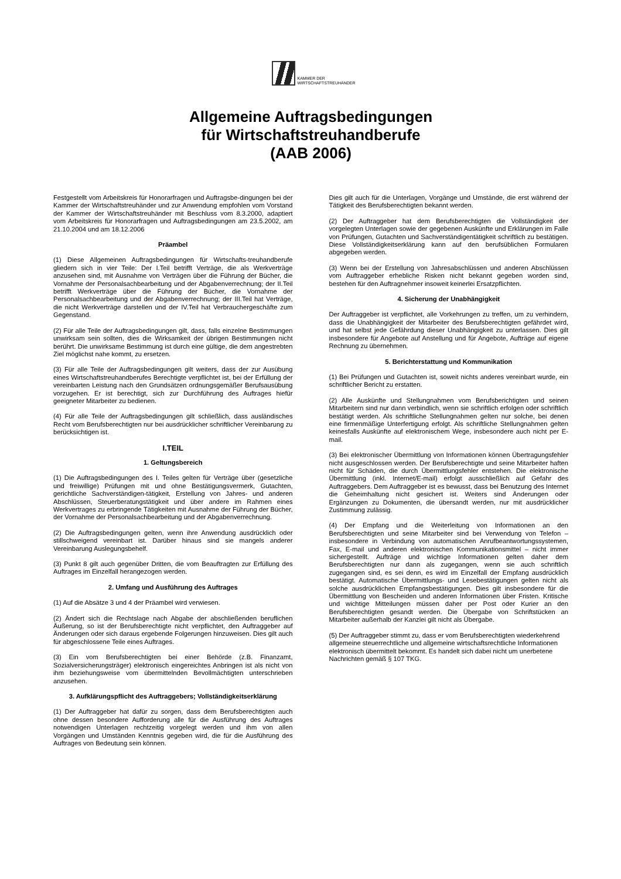KAMMER DER
WIRTSCHAFTSTREUHÄNDER
Allgemeine Auftragsbedingungen
für Wirtschaftstreuhandberufe
(AAB 2006)
Festgestellt vom Arbeitskreis für Honorarfragen und Auftragsbe-dingungen bei der Kammer der Wirtschaftstreuhänder und zur Anwendung empfohlen vom Vorstand der Kammer der Wirtschaftstreuhänder mit Beschluss vom 8.3.2000, adaptiert vom Arbeitskreis für Honorarfragen und Auftragsbedingungen am 23.5.2002, am 21.10.2004 und am 18.12.2006
Präambel
(1) Diese Allgemeinen Auftragsbedingungen für Wirtschafts-treuhandberufe gliedern sich in vier Teile: Der I.Teil betrifft Verträge, die als Werkverträge anzusehen sind, mit Ausnahme von Verträgen über die Führung der Bücher, die Vornahme der Personalsachbearbeitung und der Abgabenverrechnung; der II.Teil betrifft Werkverträge über die Führung der Bücher, die Vornahme der Personalsachbearbeitung und der Abgabenverrechnung; der III.Teil hat Verträge, die nicht Werkverträge darstellen und der IV.Teil hat Verbrauchergeschäfte zum Gegenstand.
(2) Für alle Teile der Auftragsbedingungen gilt, dass, falls einzelne Bestimmungen unwirksam sein sollten, dies die Wirksamkeit der übrigen Bestimmungen nicht berührt. Die unwirksame Bestimmung ist durch eine gültige, die dem angestrebten Ziel möglichst nahe kommt, zu ersetzen.
(3) Für alle Teile der Auftragsbedingungen gilt weiters, dass der zur Ausübung eines Wirtschaftstreuhandberufes Berechtigte verpflichtet ist, bei der Erfüllung der vereinbarten Leistung nach den Grundsätzen ordnungsgemäßer Berufsausübung vorzugehen. Er ist berechtigt, sich zur Durchführung des Auftrages hiefür geeigneter Mitarbeiter zu bedienen.
(4) Für alle Teile der Auftragsbedingungen gilt schließlich, dass ausländisches Recht vom Berufsberechtigten nur bei ausdrücklicher schriftlicher Vereinbarung zu berücksichtigen ist.
I.TEIL
1. Geltungsbereich
(1) Die Auftragsbedingungen des I. Teiles gelten für Verträge über (gesetzliche und freiwillige) Prüfungen mit und ohne Bestätigungsvermerk, Gutachten, gerichtliche Sachverständigen-tätigkeit, Erstellung von Jahres- und anderen Abschlüssen, Steuerberatungstätigkeit und über andere im Rahmen eines Werkvertrages zu erbringende Tätigkeiten mit Ausnahme der Führung der Bücher, der Vornahme der Personalsachbearbeitung und der Abgabenverrechnung.
(2) Die Auftragsbedingungen gelten, wenn ihre Anwendung ausdrücklich oder stillschweigend vereinbart ist. Darüber hinaus sind sie mangels anderer Vereinbarung Auslegungsbehelf.
(3) Punkt 8 gilt auch gegenüber Dritten, die vom Beauftragten zur Erfüllung des Auftrages im Einzelfall herangezogen werden.
2. Umfang und Ausführung des Auftrages
(1) Auf die Absätze 3 und 4 der Präambel wird verwiesen.
(2) Ändert sich die Rechtslage nach Abgabe der abschließenden beruflichen Äußerung, so ist der Berufsberechtigte nicht verpflichtet, den Auftraggeber auf Änderungen oder sich daraus ergebende Folgerungen hinzuweisen. Dies gilt auch für abgeschlossene Teile eines Auftrages.
(3) Ein vom Berufsberechtigten bei einer Behörde (z.B. Finanzamt, Sozialversicherungsträger) elektronisch eingereichtes Anbringen ist als nicht von ihm beziehungsweise vom übermittelnden Bevollmächtigten unterschrieben anzusehen.
3. Aufklärungspflicht des Auftraggebers; Vollständigkeitserklärung
(1) Der Auftraggeber hat dafür zu sorgen, dass dem Berufsberechtigten auch ohne dessen besondere Aufforderung alle für die Ausführung des Auftrages notwendigen Unterlagen rechtzeitig vorgelegt werden und ihm von allen Vorgängen und Umständen Kenntnis gegeben wird, die für die Ausführung des Auftrages von Bedeutung sein können.
Dies gilt auch für die Unterlagen, Vorgänge und Umstände, die erst während der Tätigkeit des Berufsberechtigten bekannt werden.
(2) Der Auftraggeber hat dem Berufsberechtigten die Vollständigkeit der vorgelegten Unterlagen sowie der gegebenen Auskünfte und Erklärungen im Falle von Prüfungen, Gutachten und Sachverständigentätigkeit schriftlich zu bestätigen. Diese Vollständigkeitserklärung kann auf den berufsüblichen Formularen abgegeben werden.
(3) Wenn bei der Erstellung von Jahresabschlüssen und anderen Abschlüssen vom Auftraggeber erhebliche Risken nicht bekannt gegeben worden sind, bestehen für den Auftragnehmer insoweit keinerlei Ersatzpflichten.
4. Sicherung der Unabhängigkeit
Der Auftraggeber ist verpflichtet, alle Vorkehrungen zu treffen, um zu verhindern, dass die Unabhängigkeit der Mitarbeiter des Berufsberechtigten gefährdet wird, und hat selbst jede Gefährdung dieser Unabhängigkeit zu unterlassen. Dies gilt insbesondere für Angebote auf Anstellung und für Angebote, Aufträge auf eigene Rechnung zu übernehmen.
5. Berichterstattung und Kommunikation
(1) Bei Prüfungen und Gutachten ist, soweit nichts anderes vereinbart wurde, ein schriftlicher Bericht zu erstatten.
(2) Alle Auskünfte und Stellungnahmen vom Berufsberichtigten und seinen Mitarbeitern sind nur dann verbindlich, wenn sie schriftlich erfolgen oder schriftlich bestätigt werden. Als schriftliche Stellungnahmen gelten nur solche, bei denen eine firmenmäßige Unterfertigung erfolgt. Als schriftliche Stellungnahmen gelten keinesfalls Auskünfte auf elektronischem Wege, insbesondere auch nicht per E-mail.
(3) Bei elektronischer Übermittlung von Informationen können Übertragungsfehler nicht ausgeschlossen werden. Der Berufsberechtigte und seine Mitarbeiter haften nicht für Schäden, die durch Übermittlungsfehler entstehen. Die elektronische Übermittlung (inkl. Internet/E-mail) erfolgt ausschließlich auf Gefahr des Auftraggebers. Dem Auftraggeber ist es bewusst, dass bei Benutzung des Internet die Geheimhaltung nicht gesichert ist. Weiters sind Änderungen oder Ergänzungen zu Dokumenten, die übersandt werden, nur mit ausdrücklicher Zustimmung zulässig.
(4) Der Empfang und die Weiterleitung von Informationen an den Berufsberechtigten und seine Mitarbeiter sind bei Verwendung von Telefon – insbesondere in Verbindung von automatischen Anrufbeantwortungssystemen, Fax, E-mail und anderen elektronischen Kommunikationsmittel – nicht immer sichergestellt. Aufträge und wichtige Informationen gelten daher dem Berufsberechtigten nur dann als zugegangen, wenn sie auch schriftlich zugegangen sind, es sei denn, es wird im Einzelfall der Empfang ausdrücklich bestätigt. Automatische Übermittlungs- und Lesebestätigungen gelten nicht als solche ausdrücklichen Empfangsbestätigungen. Dies gilt insbesondere für die Übermittlung von Bescheiden und anderen Informationen über Fristen. Kritische und wichtige Mitteilungen müssen daher per Post oder Kurier an den Berufsberechtigten gesandt werden. Die Übergabe von Schriftstücken an Mitarbeiter außerhalb der Kanzlei gilt nicht als Übergabe.
(5) Der Auftraggeber stimmt zu, dass er vom Berufsberechtigten wiederkehrend allgemeine steuerrechtliche und allgemeine wirtschaftsrechtliche Informationen elektronisch übermittelt bekommt. Es handelt sich dabei nicht um unerbetene Nachrichten gemäß § 107 TKG.